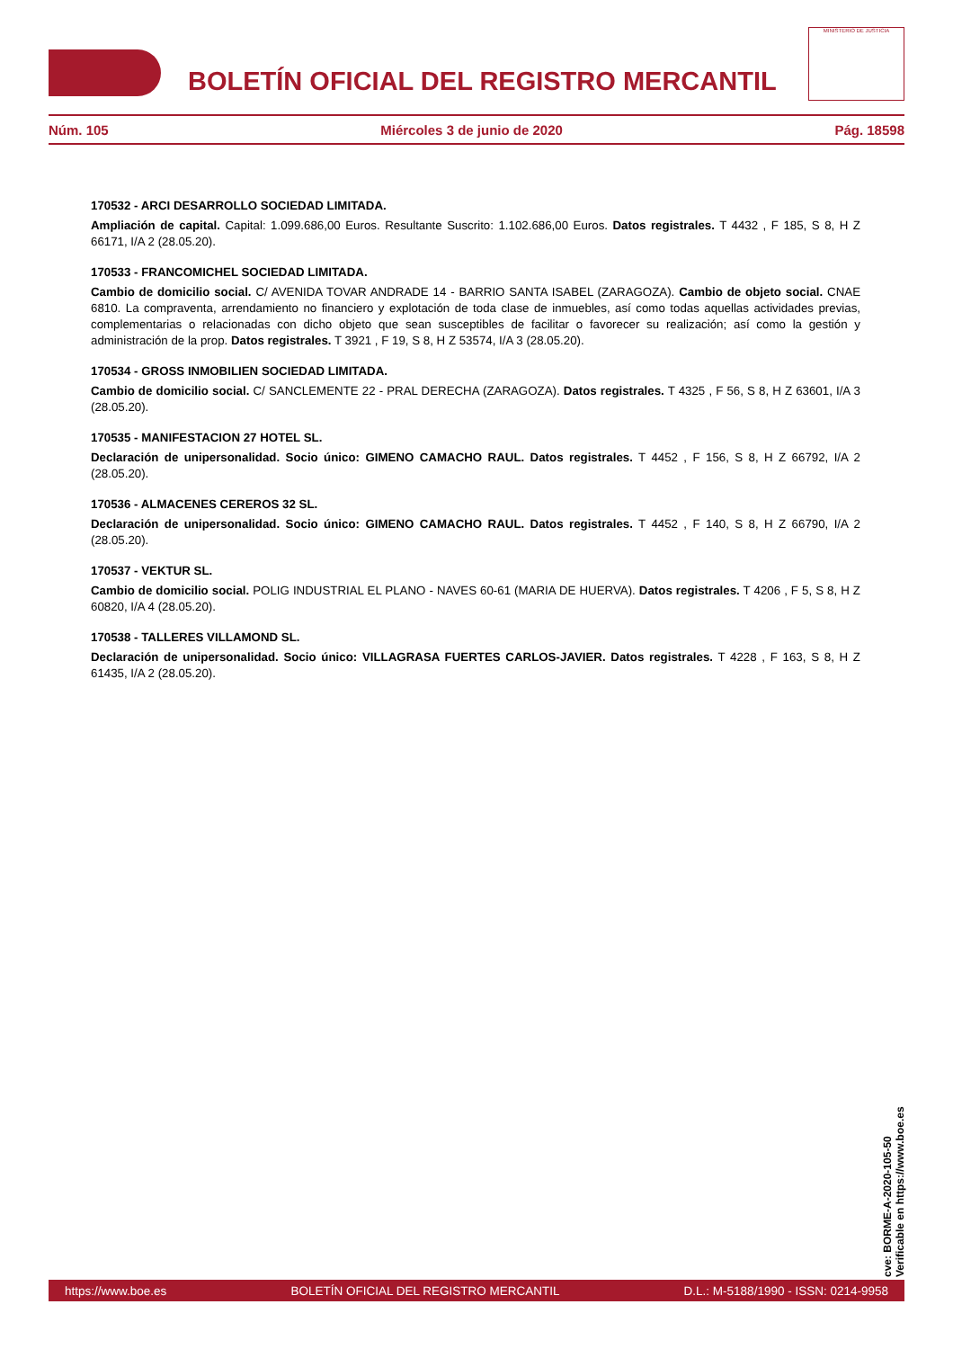BOLETÍN OFICIAL DEL REGISTRO MERCANTIL
MINISTERIO DE JUSTICIA
Núm. 105 Miércoles 3 de junio de 2020 Pág. 18598
170532 - ARCI DESARROLLO SOCIEDAD LIMITADA.
Ampliación de capital. Capital: 1.099.686,00 Euros. Resultante Suscrito: 1.102.686,00 Euros. Datos registrales. T 4432 , F 185, S 8, H Z 66171, I/A 2 (28.05.20).
170533 - FRANCOMICHEL SOCIEDAD LIMITADA.
Cambio de domicilio social. C/ AVENIDA TOVAR ANDRADE 14 - BARRIO SANTA ISABEL (ZARAGOZA). Cambio de objeto social. CNAE 6810. La compraventa, arrendamiento no financiero y explotación de toda clase de inmuebles, así como todas aquellas actividades previas, complementarias o relacionadas con dicho objeto que sean susceptibles de facilitar o favorecer su realización; así como la gestión y administración de la prop. Datos registrales. T 3921 , F 19, S 8, H Z 53574, I/A 3 (28.05.20).
170534 - GROSS INMOBILIEN SOCIEDAD LIMITADA.
Cambio de domicilio social. C/ SANCLEMENTE 22 - PRAL DERECHA (ZARAGOZA). Datos registrales. T 4325 , F 56, S 8, H Z 63601, I/A 3 (28.05.20).
170535 - MANIFESTACION 27 HOTEL SL.
Declaración de unipersonalidad. Socio único: GIMENO CAMACHO RAUL. Datos registrales. T 4452 , F 156, S 8, H Z 66792, I/A 2 (28.05.20).
170536 - ALMACENES CEREROS 32 SL.
Declaración de unipersonalidad. Socio único: GIMENO CAMACHO RAUL. Datos registrales. T 4452 , F 140, S 8, H Z 66790, I/A 2 (28.05.20).
170537 - VEKTUR SL.
Cambio de domicilio social. POLIG INDUSTRIAL EL PLANO - NAVES 60-61 (MARIA DE HUERVA). Datos registrales. T 4206 , F 5, S 8, H Z 60820, I/A 4 (28.05.20).
170538 - TALLERES VILLAMOND SL.
Declaración de unipersonalidad. Socio único: VILLAGRASA FUERTES CARLOS-JAVIER. Datos registrales. T 4228 , F 163, S 8, H Z 61435, I/A 2 (28.05.20).
cve: BORME-A-2020-105-50
Verificable en https://www.boe.es
https://www.boe.es BOLETÍN OFICIAL DEL REGISTRO MERCANTIL D.L.: M-5188/1990 - ISSN: 0214-9958